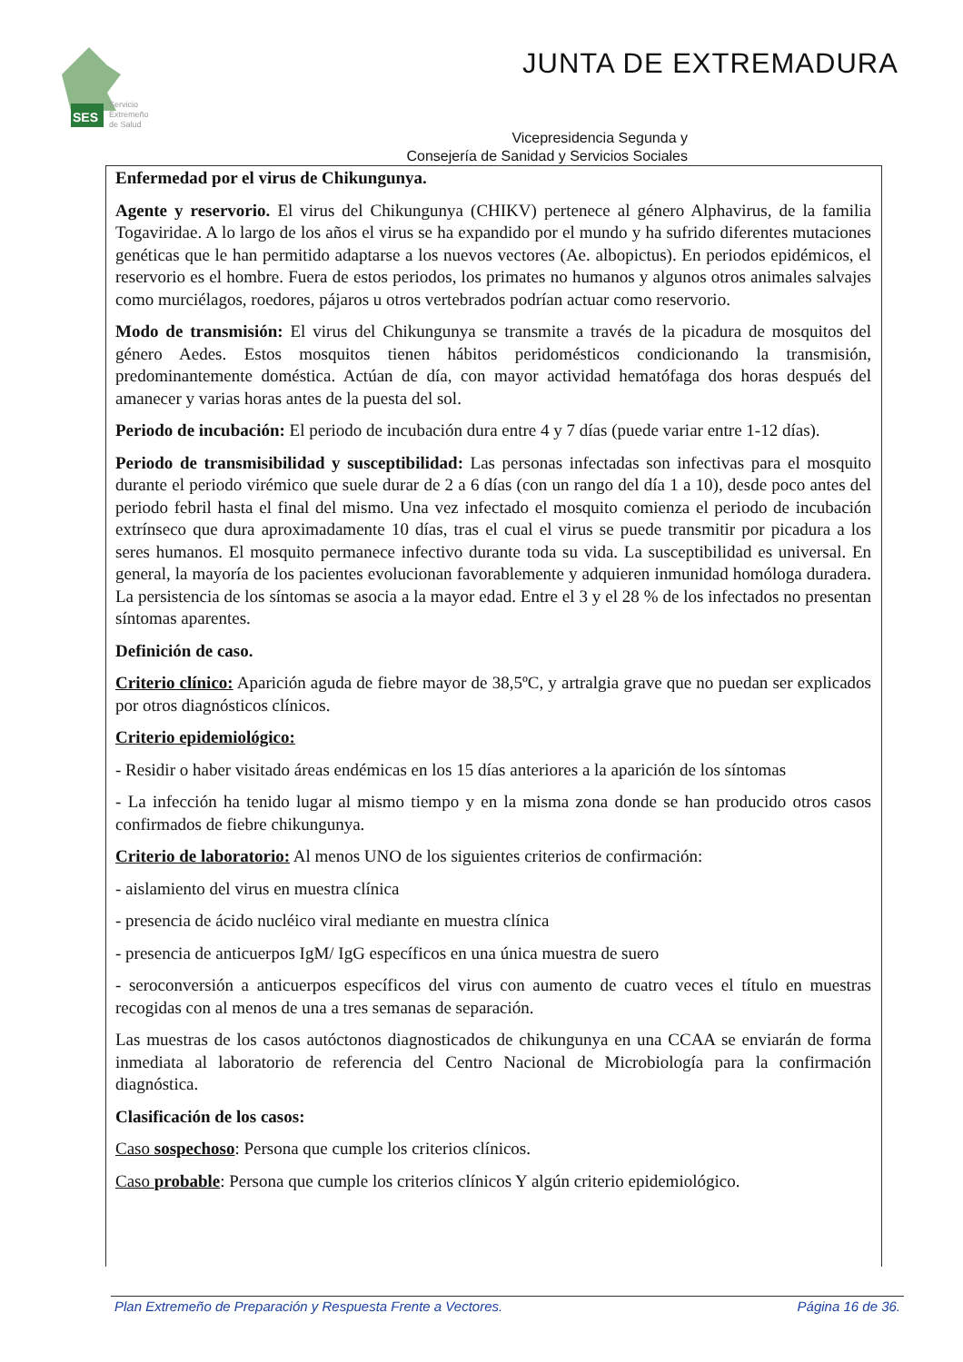SES
Servicio
Extremeño
de Salud
JUNTA DE EXTREMADURA
Vicepresidencia Segunda y
Consejería de Sanidad y Servicios Sociales
Enfermedad por el virus de Chikungunya.
Agente y reservorio. El virus del Chikungunya (CHIKV) pertenece al género Alphavirus, de la familia Togaviridae. A lo largo de los años el virus se ha expandido por el mundo y ha sufrido diferentes mutaciones genéticas que le han permitido adaptarse a los nuevos vectores (Ae. albopictus). En periodos epidémicos, el reservorio es el hombre. Fuera de estos periodos, los primates no humanos y algunos otros animales salvajes como murciélagos, roedores, pájaros u otros vertebrados podrían actuar como reservorio.
Modo de transmisión: El virus del Chikungunya se transmite a través de la picadura de mosquitos del género Aedes. Estos mosquitos tienen hábitos peridomésticos condicionando la transmisión, predominantemente doméstica. Actúan de día, con mayor actividad hematófaga dos horas después del amanecer y varias horas antes de la puesta del sol.
Periodo de incubación: El periodo de incubación dura entre 4 y 7 días (puede variar entre 1-12 días).
Periodo de transmisibilidad y susceptibilidad: Las personas infectadas son infectivas para el mosquito durante el periodo virémico que suele durar de 2 a 6 días (con un rango del día 1 a 10), desde poco antes del periodo febril hasta el final del mismo. Una vez infectado el mosquito comienza el periodo de incubación extrínseco que dura aproximadamente 10 días, tras el cual el virus se puede transmitir por picadura a los seres humanos. El mosquito permanece infectivo durante toda su vida. La susceptibilidad es universal. En general, la mayoría de los pacientes evolucionan favorablemente y adquieren inmunidad homóloga duradera. La persistencia de los síntomas se asocia a la mayor edad. Entre el 3 y el 28 % de los infectados no presentan síntomas aparentes.
Definición de caso.
Criterio clínico: Aparición aguda de fiebre mayor de 38,5ºC, y artralgia grave que no puedan ser explicados por otros diagnósticos clínicos.
Criterio epidemiológico:
- Residir o haber visitado áreas endémicas en los 15 días anteriores a la aparición de los síntomas
- La infección ha tenido lugar al mismo tiempo y en la misma zona donde se han producido otros casos confirmados de fiebre chikungunya.
Criterio de laboratorio: Al menos UNO de los siguientes criterios de confirmación:
- aislamiento del virus en muestra clínica
- presencia de ácido nucléico viral mediante en muestra clínica
- presencia de anticuerpos IgM/ IgG específicos en una única muestra de suero
- seroconversión a anticuerpos específicos del virus con aumento de cuatro veces el título en muestras recogidas con al menos de una a tres semanas de separación.
Las muestras de los casos autóctonos diagnosticados de chikungunya en una CCAA se enviarán de forma inmediata al laboratorio de referencia del Centro Nacional de Microbiología para la confirmación diagnóstica.
Clasificación de los casos:
Caso sospechoso: Persona que cumple los criterios clínicos.
Caso probable: Persona que cumple los criterios clínicos Y algún criterio epidemiológico.
Plan Extremeño de Preparación y Respuesta Frente a Vectores. Página 16 de 36.